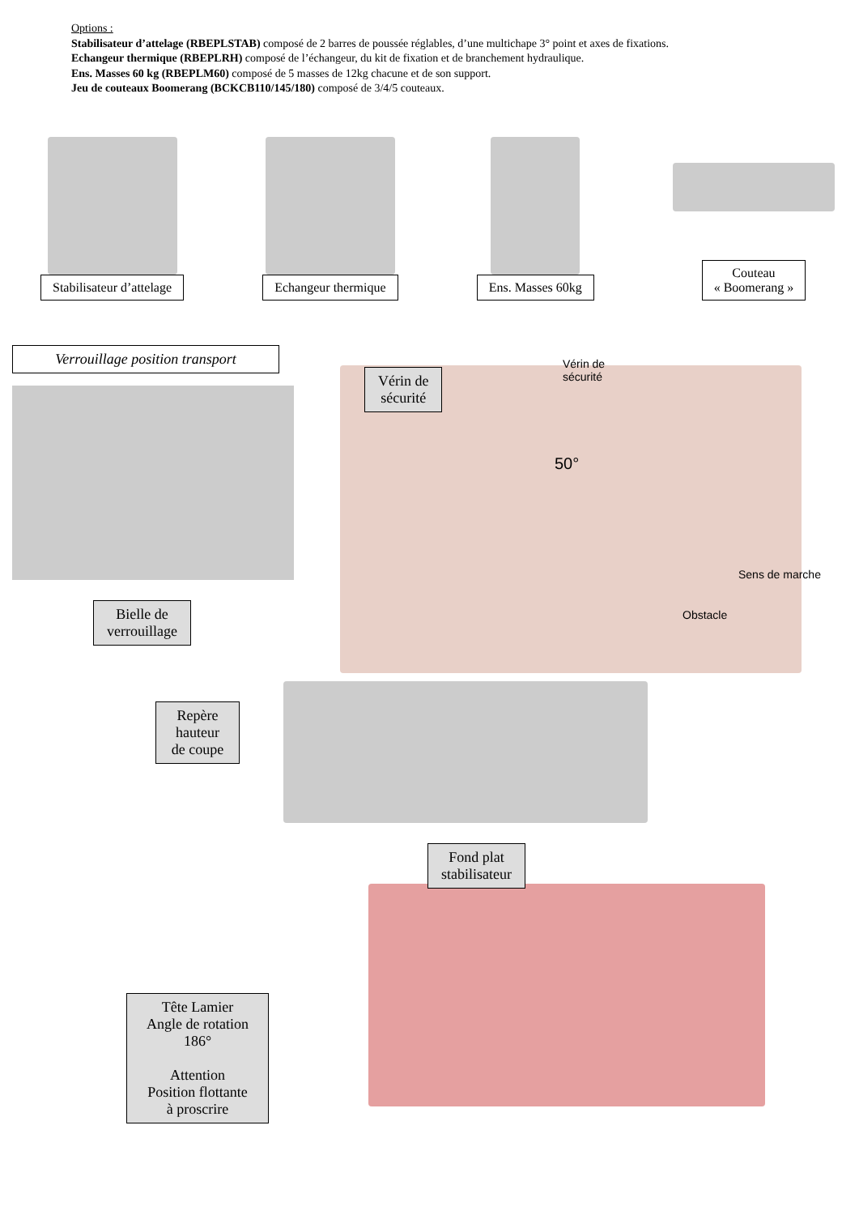Options :
Stabilisateur d’attelage (RBEPLSTAB) composé de 2 barres de poussée réglables, d’une multichape 3° point et axes de fixations.
Echangeur thermique (RBEPLRH) composé de l’échangeur, du kit de fixation et de branchement hydraulique.
Ens. Masses 60 kg (RBEPLM60) composé de 5 masses de 12kg chacune et de son support.
Jeu de couteaux Boomerang (BCKCB110/145/180) composé de 3/4/5 couteaux.
Stabilisateur d’attelage
Echangeur thermique
Ens. Masses 60kg
Couteau
« Boomerang »
Verrouillage position transport
Bielle de
verrouillage
Vérin de
sécurité
Vérin de
sécurité
50°
Sens de marche
Obstacle
Repère hauteur de coupe
Fond plat
stabilisateur
Tête Lamier
Angle de rotation
186°
Attention
Position flottante
à proscrire